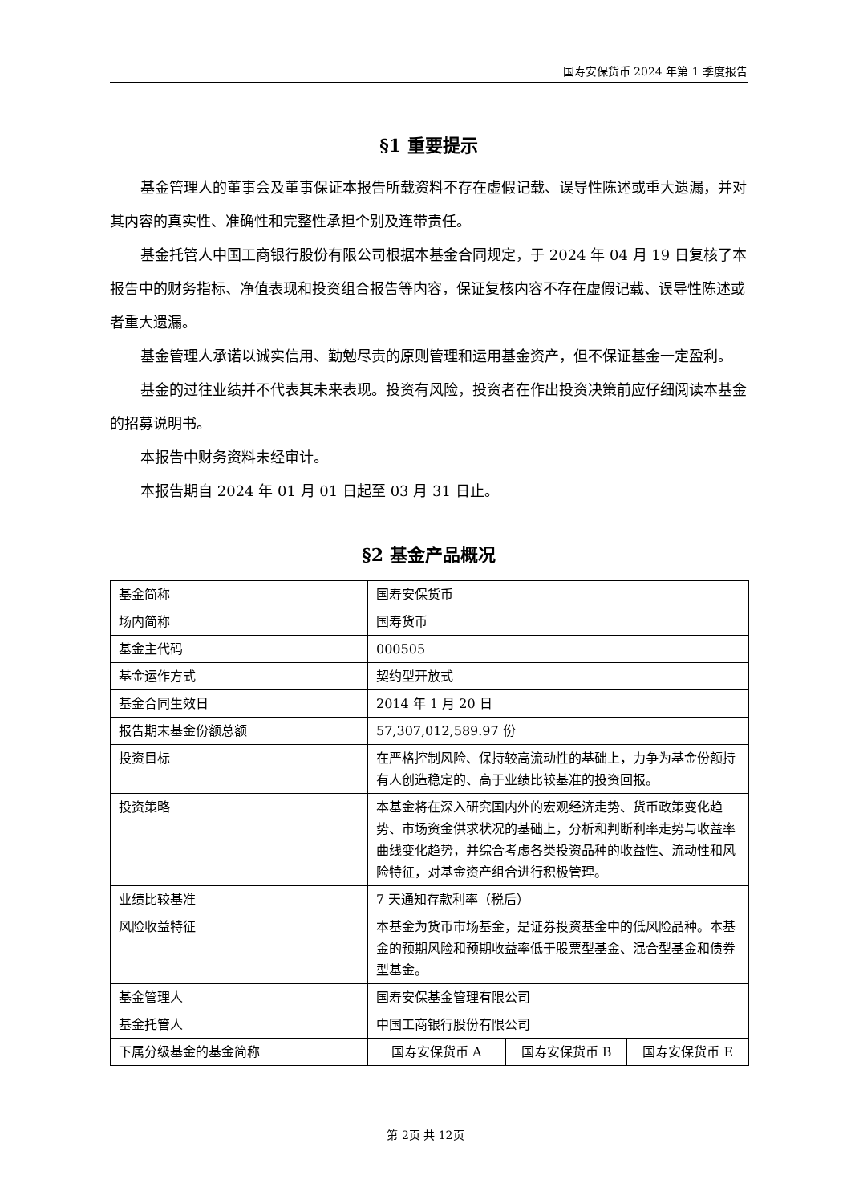国寿安保货币 2024 年第 1 季度报告
§1 重要提示
基金管理人的董事会及董事保证本报告所载资料不存在虚假记载、误导性陈述或重大遗漏，并对其内容的真实性、准确性和完整性承担个别及连带责任。
基金托管人中国工商银行股份有限公司根据本基金合同规定，于 2024 年 04 月 19 日复核了本报告中的财务指标、净值表现和投资组合报告等内容，保证复核内容不存在虚假记载、误导性陈述或者重大遗漏。
基金管理人承诺以诚实信用、勤勉尽责的原则管理和运用基金资产，但不保证基金一定盈利。
基金的过往业绩并不代表其未来表现。投资有风险，投资者在作出投资决策前应仔细阅读本基金的招募说明书。
本报告中财务资料未经审计。
本报告期自 2024 年 01 月 01 日起至 03 月 31 日止。
§2 基金产品概况
| 基金简称 | 国寿安保货币 | | |
| 场内简称 | 国寿货币 | | |
| 基金主代码 | 000505 | | |
| 基金运作方式 | 契约型开放式 | | |
| 基金合同生效日 | 2014 年 1 月 20 日 | | |
| 报告期末基金份额总额 | 57,307,012,589.97 份 | | |
| 投资目标 | 在严格控制风险、保持较高流动性的基础上，力争为基金份额持有人创造稳定的、高于业绩比较基准的投资回报。 | | |
| 投资策略 | 本基金将在深入研究国内外的宏观经济走势、货币政策变化趋势、市场资金供求状况的基础上，分析和判断利率走势与收益率曲线变化趋势，并综合考虑各类投资品种的收益性、流动性和风险特征，对基金资产组合进行积极管理。 | | |
| 业绩比较基准 | 7 天通知存款利率（税后） | | |
| 风险收益特征 | 本基金为货币市场基金，是证券投资基金中的低风险品种。本基金的预期风险和预期收益率低于股票型基金、混合型基金和债券型基金。 | | |
| 基金管理人 | 国寿安保基金管理有限公司 | | |
| 基金托管人 | 中国工商银行股份有限公司 | | |
| 下属分级基金的基金简称 | 国寿安保货币 A | 国寿安保货币 B | 国寿安保货币 E |
第 2页 共 12页